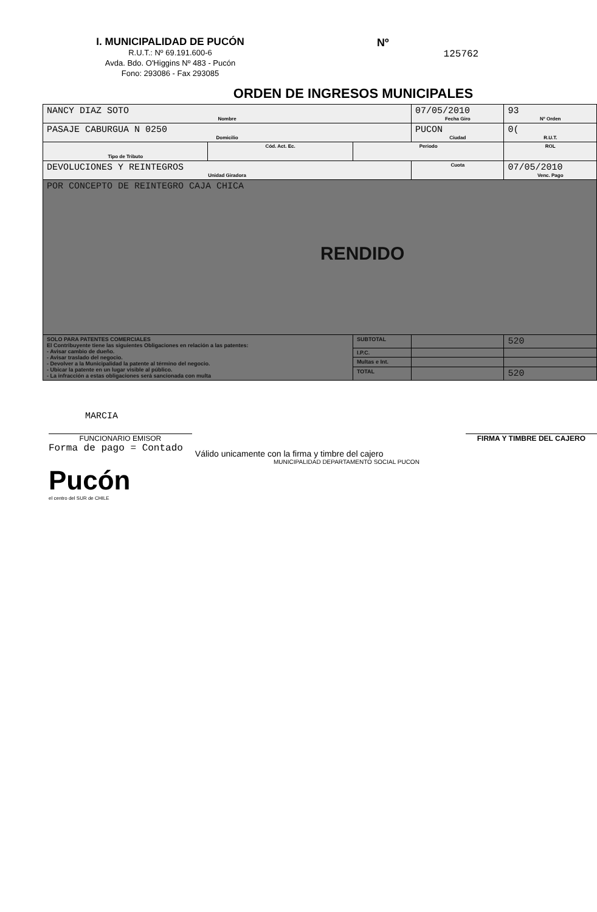I. MUNICIPALIDAD DE PUCÓN
R.U.T.: Nº 69.191.600-6
Avda. Bdo. O'Higgins Nº 483 - Pucón
Fono: 293086 - Fax 293085
Nº
125762
ORDEN DE INGRESOS MUNICIPALES
| NANCY DIAZ SOTO Nombre | | | 07/05/2010 Fecha Giro | 93 Nº Orden |
| PASAJE CABURGUA N 0250 Domicilio | | | PUCON Ciudad | 0( R.U.T. |
| Tipo de Tributo | Cód. Act. Ec. | Periodo | | ROL |
| DEVOLUCIONES Y REINTEGROS Unidad Giradora | | | Cuota | 07/05/2010 Venc. Pago |
| POR CONCEPTO DE REINTEGRO CAJA CHICA RENDIDO | | | | |
| SOLO PARA PATENTES COMERCIALES El Contribuyente tiene las siguientes Obligaciones en relación a las patentes: - Avisar cambio de dueño. - Avisar traslado del negocio. - Devolver a la Municipalidad la patente al término del negocio. - Ubicar la patente en un lugar visible al público. - La infracción a estas obligaciones será sancionada con multa | | SUBTOTAL | | 520 |
| | | I.P.C. | | |
| | | Multas e Int. | | |
| | | TOTAL | | 520 |
MARCIA
FUNCIONARIO EMISOR FIRMA Y TIMBRE DEL CAJERO
Forma de pago = Contado
Válido unicamente con la firma y timbre del cajero
MUNICIPALIDAD DEPARTAMENTO SOCIAL PUCON
Pucón
el centro del SUR de CHILE